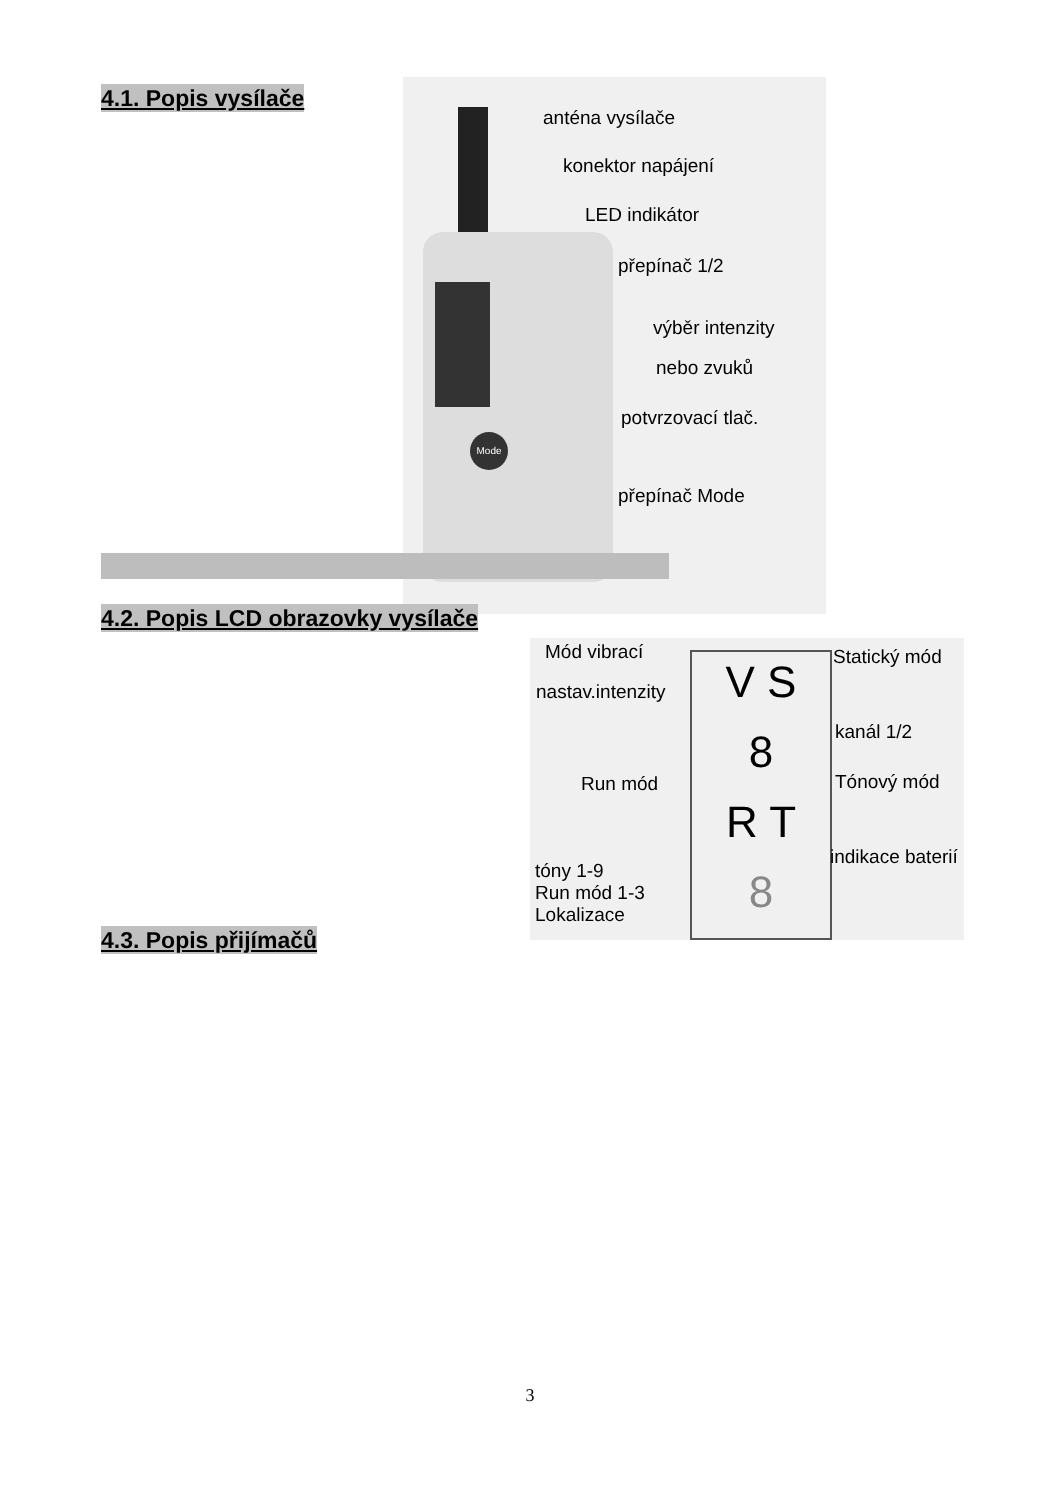4.1. Popis vysílače
Mode
anténa vysílače
konektor napájení
LED indikátor
přepínač 1/2
výběr intenzity
nebo zvuků
potvrzovací tlač.
přepínač Mode
4.2. Popis LCD obrazovky vysílače
V S
8
R T
8
Mód vibrací
nastav.intenzity
Statický mód
kanál 1/2
Run mód Tónový mód
indikace baterií
tóny 1-9
Run mód 1-3
Lokalizace
4.3. Popis přijímačů
3